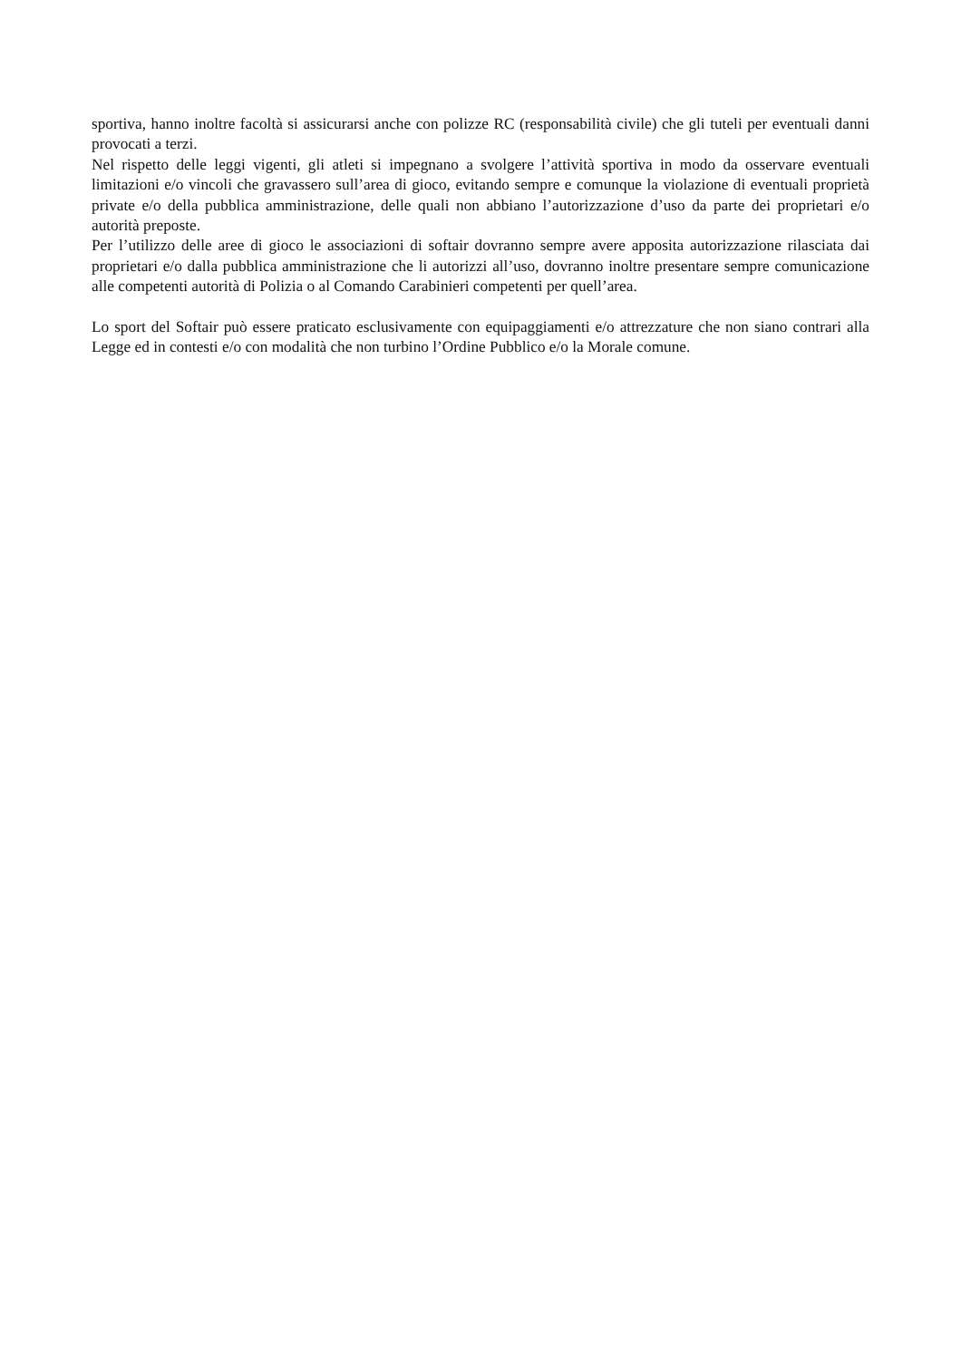sportiva, hanno inoltre facoltà si assicurarsi anche con polizze RC (responsabilità civile) che gli tuteli per eventuali danni provocati a terzi.
Nel rispetto delle leggi vigenti, gli atleti si impegnano a svolgere l’attività sportiva in modo da osservare eventuali limitazioni e/o vincoli che gravassero sull’area di gioco, evitando sempre e comunque la violazione di eventuali proprietà private e/o della pubblica amministrazione, delle quali non abbiano l’autorizzazione d’uso da parte dei proprietari e/o autorità preposte.
Per l’utilizzo delle aree di gioco le associazioni di softair dovranno sempre avere apposita autorizzazione rilasciata dai proprietari e/o dalla pubblica amministrazione che li autorizzi all’uso, dovranno inoltre presentare sempre comunicazione alle competenti autorità di Polizia o al Comando Carabinieri competenti per quell’area.
Lo sport del Softair può essere praticato esclusivamente con equipaggiamenti e/o attrezzature che non siano contrari alla Legge ed in contesti e/o con modalità che non turbino l’Ordine Pubblico e/o la Morale comune.